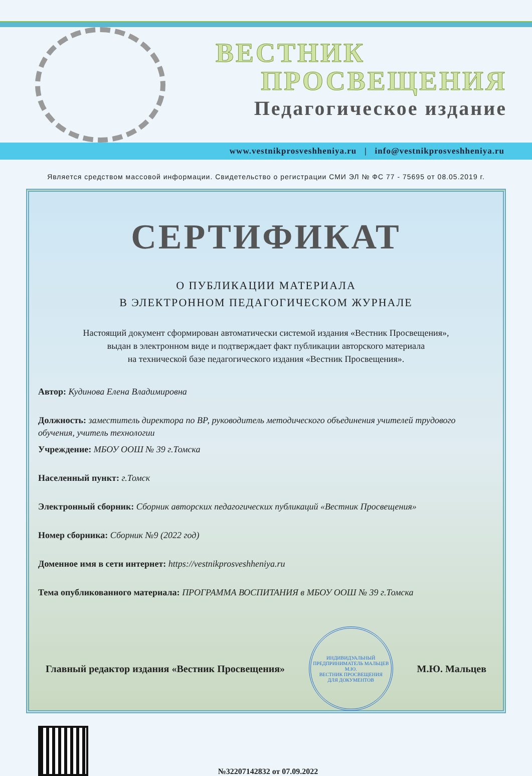ВЕСТНИК
ПРОСВЕЩЕНИЯ
Педагогическое издание
www.vestnikprosveshheniya.ru | info@vestnikprosveshheniya.ru
Является средством массовой информации. Свидетельство о регистрации СМИ ЭЛ № ФС 77 - 75695 от 08.05.2019 г.
СЕРТИФИКАТ
О ПУБЛИКАЦИИ МАТЕРИАЛА
В ЭЛЕКТРОННОМ ПЕДАГОГИЧЕСКОМ ЖУРНАЛЕ
Настоящий документ сформирован автоматически системой издания «Вестник Просвещения»,
выдан в электронном виде и подтверждает факт публикации авторского материала
на технической базе педагогического издания «Вестник Просвещения».
Автор: Кудинова Елена Владимировна
Должность: заместитель директора по ВР, руководитель методического объединения учителей трудового обучения, учитель технологии
Учреждение: МБОУ ООШ № 39 г.Томска
Населенный пункт: г.Томск
Электронный сборник: Сборник авторских педагогических публикаций «Вестник Просвещения»
Номер сборника: Сборник №9 (2022 год)
Доменное имя в сети интернет: https://vestnikprosveshheniya.ru
Тема опубликованного материала: ПРОГРАММА ВОСПИТАНИЯ в МБОУ ООШ № 39 г.Томска
Главный редактор издания «Вестник Просвещения»
ИНДИВИДУАЛЬНЫЙ ПРЕДПРИНИМАТЕЛЬ МАЛЬЦЕВ М.Ю.
ВЕСТНИК ПРОСВЕЩЕНИЯ
ДЛЯ ДОКУМЕНТОВ
М.Ю. Мальцев
№32207142832 от 07.09.2022